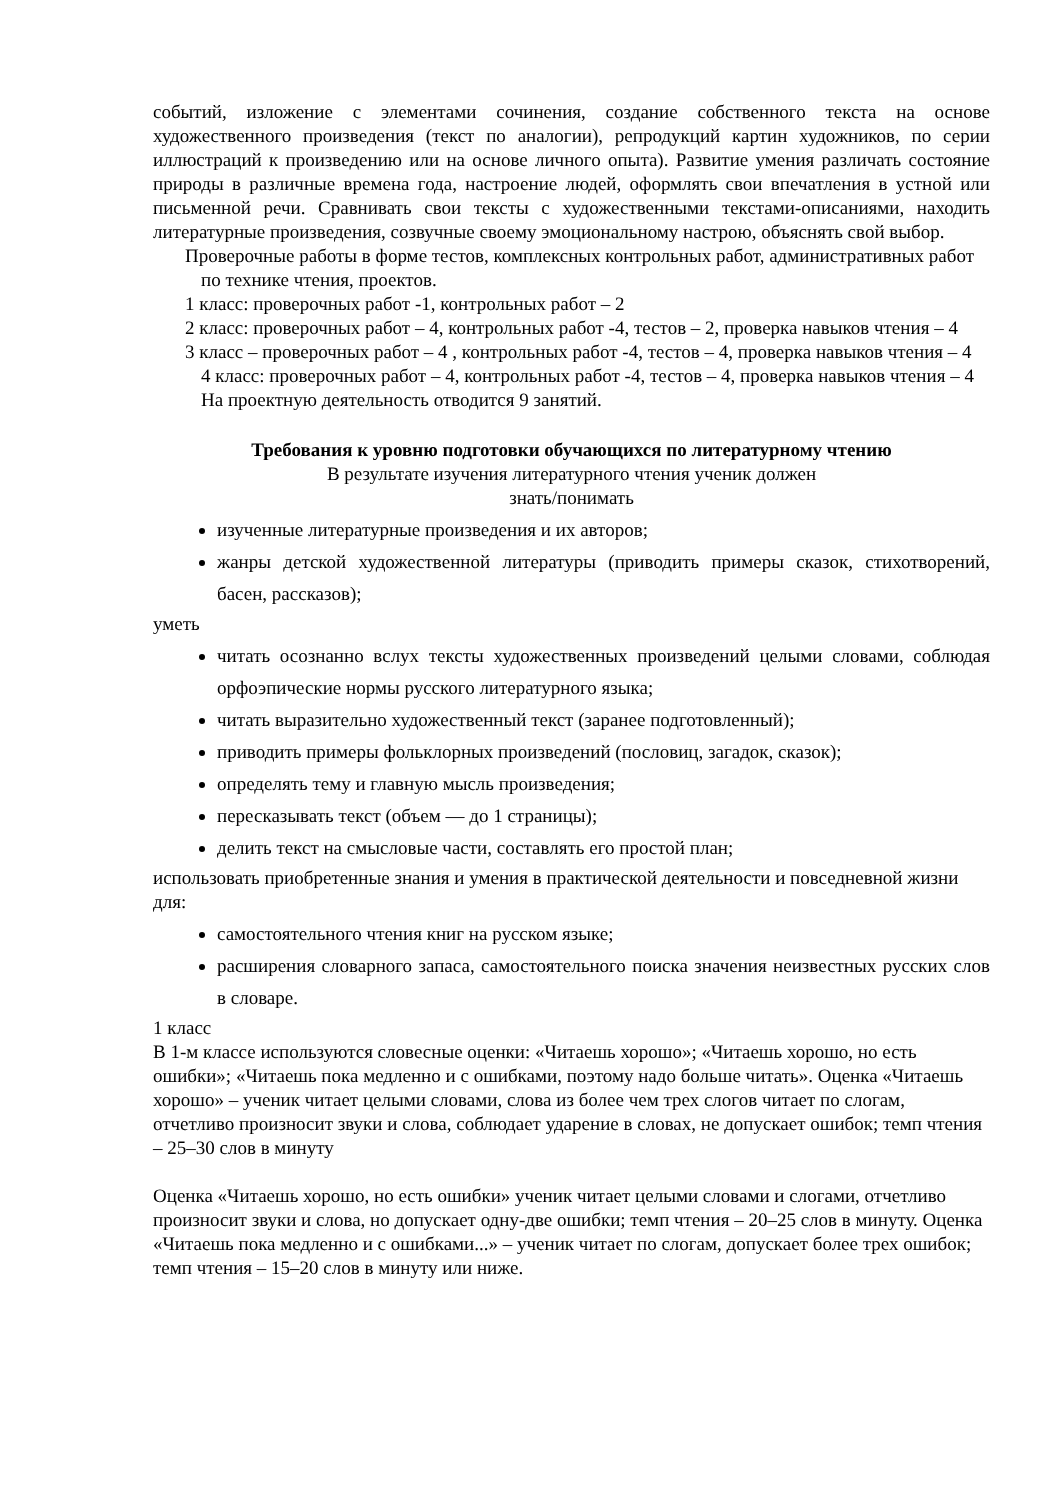событий, изложение с элементами сочинения, создание собственного текста на основе художественного произведения (текст по аналогии), репродукций картин художников, по серии иллюстраций к произведению или на основе личного опыта). Развитие умения различать состояние природы в различные времена года, настроение людей, оформлять свои впечатления в устной или письменной речи. Сравнивать свои тексты с художественными текстами-описаниями, находить литературные произведения, созвучные своему эмоциональному настрою, объяснять свой выбор.
Проверочные работы в форме тестов, комплексных контрольных работ, административных работ по технике чтения, проектов.
1 класс: проверочных работ -1, контрольных работ – 2
2 класс: проверочных работ – 4, контрольных работ -4, тестов – 2, проверка навыков чтения – 4
3 класс – проверочных работ – 4 , контрольных работ -4, тестов – 4, проверка навыков чтения – 4
4 класс: проверочных работ – 4, контрольных работ -4, тестов – 4, проверка навыков чтения – 4
На проектную деятельность отводится 9 занятий.
Требования к уровню подготовки обучающихся по литературному чтению
В результате изучения литературного чтения ученик должен
знать/понимать
изученные литературные произведения и их авторов;
жанры детской художественной литературы (приводить примеры сказок, стихотворений, басен, рассказов);
уметь
читать осознанно вслух тексты художественных произведений целыми словами, соблюдая орфоэпические нормы русского литературного языка;
читать выразительно художественный текст (заранее подготовленный);
приводить примеры фольклорных произведений (пословиц, загадок, сказок);
определять тему и главную мысль произведения;
пересказывать текст (объем — до 1 страницы);
делить текст на смысловые части, составлять его простой план;
использовать приобретенные знания и умения в практической деятельности и повседневной жизни для:
самостоятельного чтения книг на русском языке;
расширения словарного запаса, самостоятельного поиска значения неизвестных русских слов в словаре.
1 класс
В 1-м классе используются словесные оценки: «Читаешь хорошо»; «Читаешь хорошо, но есть ошибки»; «Читаешь пока медленно и с ошибками, поэтому надо больше читать». Оценка «Читаешь хорошо» – ученик читает целыми словами, слова из более чем трех слогов читает по слогам, отчетливо произносит звуки и слова, соблюдает ударение в словах, не допускает ошибок; темп чтения – 25–30 слов в минуту
Оценка «Читаешь хорошо, но есть ошибки» ученик читает целыми словами и слогами, отчетливо произносит звуки и слова, но допускает одну-две ошибки; темп чтения – 20–25 слов в минуту. Оценка «Читаешь пока медленно и с ошибками...» – ученик читает по слогам, допускает более трех ошибок; темп чтения – 15–20 слов в минуту или ниже.